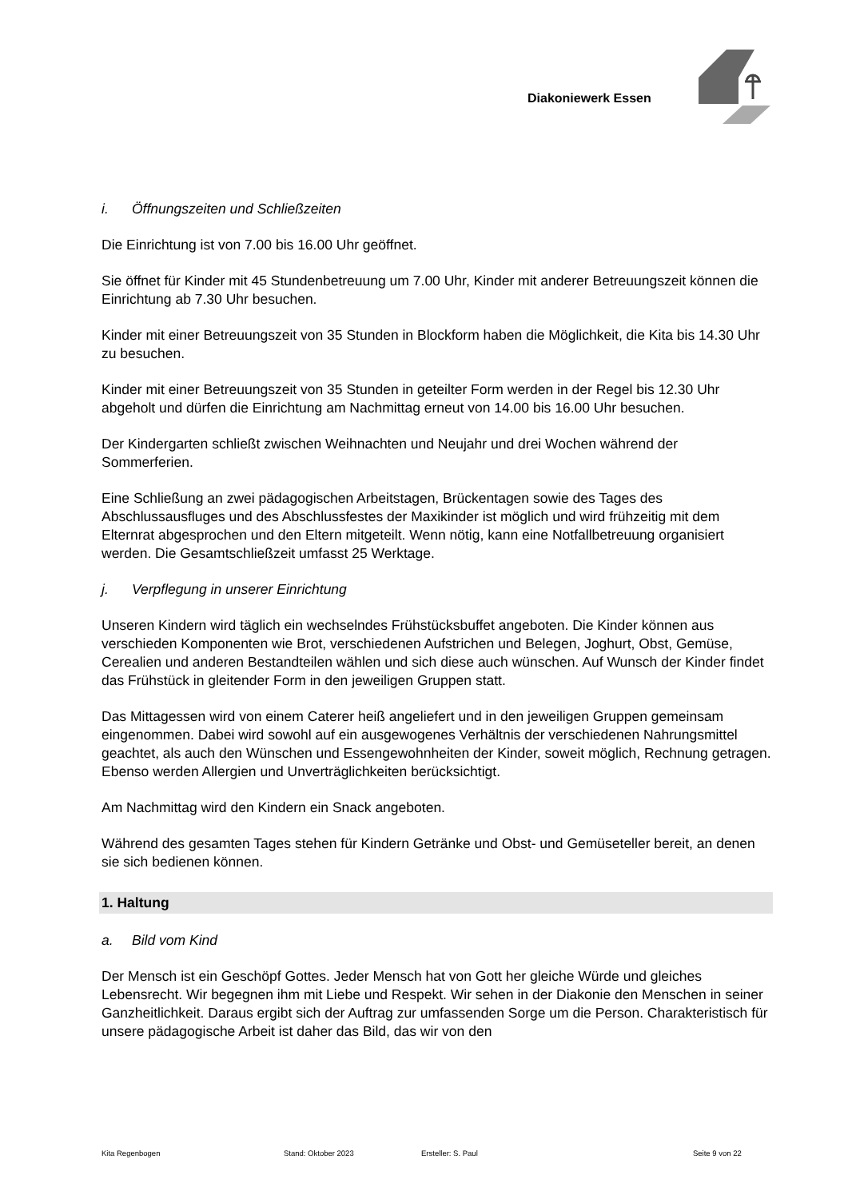Diakoniewerk Essen
i. Öffnungszeiten und Schließzeiten
Die Einrichtung ist von 7.00 bis 16.00 Uhr geöffnet.
Sie öffnet für Kinder mit 45 Stundenbetreuung um 7.00 Uhr, Kinder mit anderer Betreuungszeit können die Einrichtung ab 7.30 Uhr besuchen.
Kinder mit einer Betreuungszeit von 35 Stunden in Blockform haben die Möglichkeit, die Kita bis 14.30 Uhr zu besuchen.
Kinder mit einer Betreuungszeit von 35 Stunden in geteilter Form werden in der Regel bis 12.30 Uhr abgeholt und dürfen die Einrichtung am Nachmittag erneut von 14.00 bis 16.00 Uhr besuchen.
Der Kindergarten schließt zwischen Weihnachten und Neujahr und drei Wochen während der Sommerferien.
Eine Schließung an zwei pädagogischen Arbeitstagen, Brückentagen sowie des Tages des Abschlussausfluges und des Abschlussfestes der Maxikinder ist möglich und wird frühzeitig mit dem Elternrat abgesprochen und den Eltern mitgeteilt. Wenn nötig, kann eine Notfallbetreuung organisiert werden. Die Gesamtschließzeit umfasst 25 Werktage.
j. Verpflegung in unserer Einrichtung
Unseren Kindern wird täglich ein wechselndes Frühstücksbuffet angeboten. Die Kinder können aus verschieden Komponenten wie Brot, verschiedenen Aufstrichen und Belegen, Joghurt, Obst, Gemüse, Cerealien und anderen Bestandteilen wählen und sich diese auch wünschen. Auf Wunsch der Kinder findet das Frühstück in gleitender Form in den jeweiligen Gruppen statt.
Das Mittagessen wird von einem Caterer heiß angeliefert und in den jeweiligen Gruppen gemeinsam eingenommen. Dabei wird sowohl auf ein ausgewogenes Verhältnis der verschiedenen Nahrungsmittel geachtet, als auch den Wünschen und Essengewohnheiten der Kinder, soweit möglich, Rechnung getragen. Ebenso werden Allergien und Unverträglichkeiten berücksichtigt.
Am Nachmittag wird den Kindern ein Snack angeboten.
Während des gesamten Tages stehen für Kindern Getränke und Obst- und Gemüseteller bereit, an denen sie sich bedienen können.
1. Haltung
a. Bild vom Kind
Der Mensch ist ein Geschöpf Gottes. Jeder Mensch hat von Gott her gleiche Würde und gleiches Lebensrecht. Wir begegnen ihm mit Liebe und Respekt. Wir sehen in der Diakonie den Menschen in seiner Ganzheitlichkeit. Daraus ergibt sich der Auftrag zur umfassenden Sorge um die Person. Charakteristisch für unsere pädagogische Arbeit ist daher das Bild, das wir von den
Kita Regenbogen Stand: Oktober 2023 Ersteller: S. Paul Seite 9 von 22